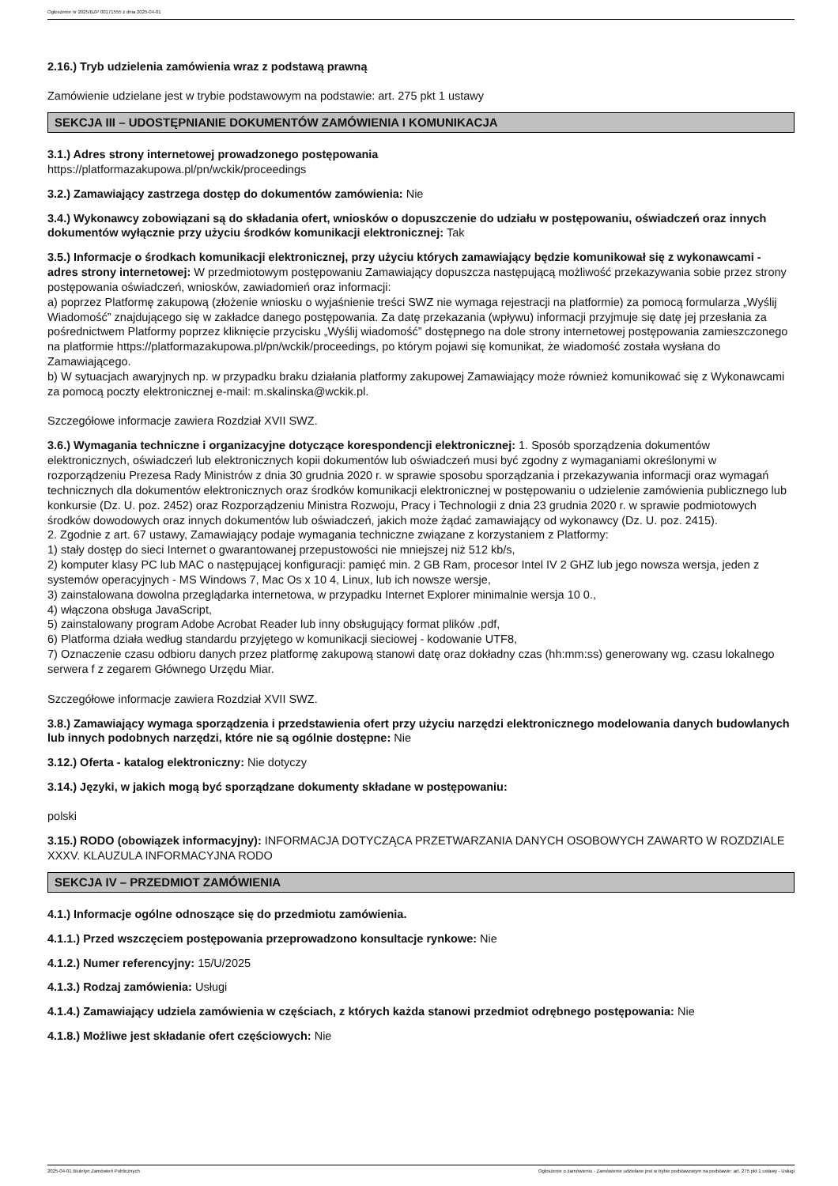Ogłoszenie nr 2025/BZP 00171555 z dnia 2025-04-01
2.16.) Tryb udzielenia zamówienia wraz z podstawą prawną
Zamówienie udzielane jest w trybie podstawowym na podstawie: art. 275 pkt 1 ustawy
SEKCJA III – UDOSTĘPNIANIE DOKUMENTÓW ZAMÓWIENIA I KOMUNIKACJA
3.1.) Adres strony internetowej prowadzonego postępowania
https://platformazakupowa.pl/pn/wckik/proceedings
3.2.) Zamawiający zastrzega dostęp do dokumentów zamówienia: Nie
3.4.) Wykonawcy zobowiązani są do składania ofert, wniosków o dopuszczenie do udziału w postępowaniu, oświadczeń oraz innych dokumentów wyłącznie przy użyciu środków komunikacji elektronicznej: Tak
3.5.) Informacje o środkach komunikacji elektronicznej, przy użyciu których zamawiający będzie komunikował się z wykonawcami - adres strony internetowej: W przedmiotowym postępowaniu Zamawiający dopuszcza następującą możliwość przekazywania sobie przez strony postępowania oświadczeń, wniosków, zawiadomień oraz informacji:
a) poprzez Platformę zakupową (złożenie wniosku o wyjaśnienie treści SWZ nie wymaga rejestracji na platformie) za pomocą formularza „Wyślij Wiadomość” znajdującego się w zakładce danego postępowania. Za datę przekazania (wpływu) informacji przyjmuje się datę jej przesłania za pośrednictwem Platformy poprzez kliknięcie przycisku „Wyślij wiadomość” dostępnego na dole strony internetowej postępowania zamieszczonego na platformie https://platformazakupowa.pl/pn/wckik/proceedings, po którym pojawi się komunikat, że wiadomość została wysłana do Zamawiającego.
b) W sytuacjach awaryjnych np. w przypadku braku działania platformy zakupowej Zamawiający może również komunikować się z Wykonawcami za pomocą poczty elektronicznej e-mail: m.skalinska@wckik.pl.
Szczegółowe informacje zawiera Rozdział XVII SWZ.
3.6.) Wymagania techniczne i organizacyjne dotyczące korespondencji elektronicznej: 1. Sposób sporządzenia dokumentów elektronicznych, oświadczeń lub elektronicznych kopii dokumentów lub oświadczeń musi być zgodny z wymaganiami określonymi w rozporządzeniu Prezesa Rady Ministrów z dnia 30 grudnia 2020 r. w sprawie sposobu sporządzania i przekazywania informacji oraz wymagań technicznych dla dokumentów elektronicznych oraz środków komunikacji elektronicznej w postępowaniu o udzielenie zamówienia publicznego lub konkursie (Dz. U. poz. 2452) oraz Rozporządzeniu Ministra Rozwoju, Pracy i Technologii z dnia 23 grudnia 2020 r. w sprawie podmiotowych środków dowodowych oraz innych dokumentów lub oświadczeń, jakich może żądać zamawiający od wykonawcy (Dz. U. poz. 2415).
2. Zgodnie z art. 67 ustawy, Zamawiający podaje wymagania techniczne związane z korzystaniem z Platformy:
1) stały dostęp do sieci Internet o gwarantowanej przepustowości nie mniejszej niż 512 kb/s,
2) komputer klasy PC lub MAC o następującej konfiguracji: pamięć min. 2 GB Ram, procesor Intel IV 2 GHZ lub jego nowsza wersja, jeden z systemów operacyjnych - MS Windows 7, Mac Os x 10 4, Linux, lub ich nowsze wersje,
3) zainstalowana dowolna przeglądarka internetowa, w przypadku Internet Explorer minimalnie wersja 10 0.,
4) włączona obsługa JavaScript,
5) zainstalowany program Adobe Acrobat Reader lub inny obsługujący format plików .pdf,
6) Platforma działa według standardu przyjętego w komunikacji sieciowej - kodowanie UTF8,
7) Oznaczenie czasu odbioru danych przez platformę zakupową stanowi datę oraz dokładny czas (hh:mm:ss) generowany wg. czasu lokalnego serwera f z zegarem Głównego Urzędu Miar.
Szczegółowe informacje zawiera Rozdział XVII SWZ.
3.8.) Zamawiający wymaga sporządzenia i przedstawienia ofert przy użyciu narzędzi elektronicznego modelowania danych budowlanych lub innych podobnych narzędzi, które nie są ogólnie dostępne: Nie
3.12.) Oferta - katalog elektroniczny: Nie dotyczy
3.14.) Języki, w jakich mogą być sporządzane dokumenty składane w postępowaniu:
polski
3.15.) RODO (obowiązek informacyjny): INFORMACJA DOTYCZĄCA PRZETWARZANIA DANYCH OSOBOWYCH ZAWARTO W ROZDZIALE XXXV. KLAUZULA INFORMACYJNA RODO
SEKCJA IV – PRZEDMIOT ZAMÓWIENIA
4.1.) Informacje ogólne odnoszące się do przedmiotu zamówienia.
4.1.1.) Przed wszczęciem postępowania przeprowadzono konsultacje rynkowe: Nie
4.1.2.) Numer referencyjny: 15/U/2025
4.1.3.) Rodzaj zamówienia: Usługi
4.1.4.) Zamawiający udziela zamówienia w częściach, z których każda stanowi przedmiot odrębnego postępowania: Nie
4.1.8.) Możliwe jest składanie ofert częściowych: Nie
2025-04-01 Biuletyn Zamówień Publicznych Ogłoszenie o zamówieniu - Zamówienie udzielane jest w trybie podstawowym na podstawie: art. 275 pkt 1 ustawy - Usługi